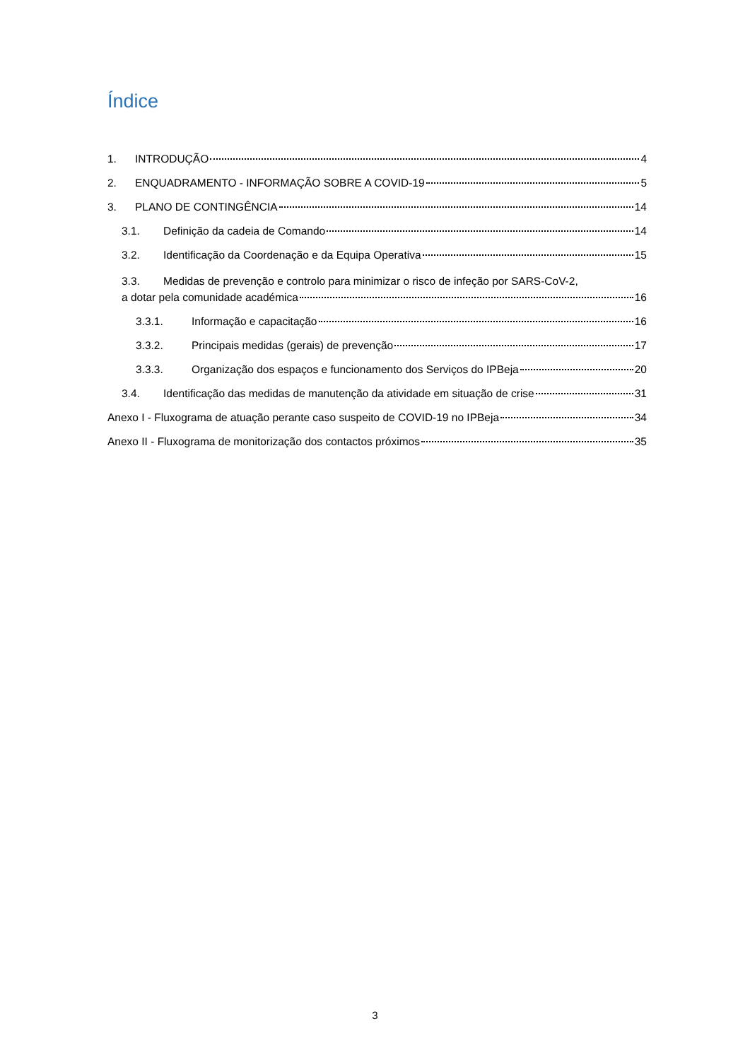Índice
1. INTRODUÇÃO 4
2. ENQUADRAMENTO - INFORMAÇÃO SOBRE A COVID-19 5
3. PLANO DE CONTINGÊNCIA 14
3.1. Definição da cadeia de Comando 14
3.2. Identificação da Coordenação e da Equipa Operativa 15
3.3. Medidas de prevenção e controlo para minimizar o risco de infeção por SARS-CoV-2,
a dotar pela comunidade académica 16
3.3.1. Informação e capacitação 16
3.3.2. Principais medidas (gerais) de prevenção 17
3.3.3. Organização dos espaços e funcionamento dos Serviços do IPBeja 20
3.4. Identificação das medidas de manutenção da atividade em situação de crise 31
Anexo I - Fluxograma de atuação perante caso suspeito de COVID-19 no IPBeja 34
Anexo II - Fluxograma de monitorização dos contactos próximos 35
3